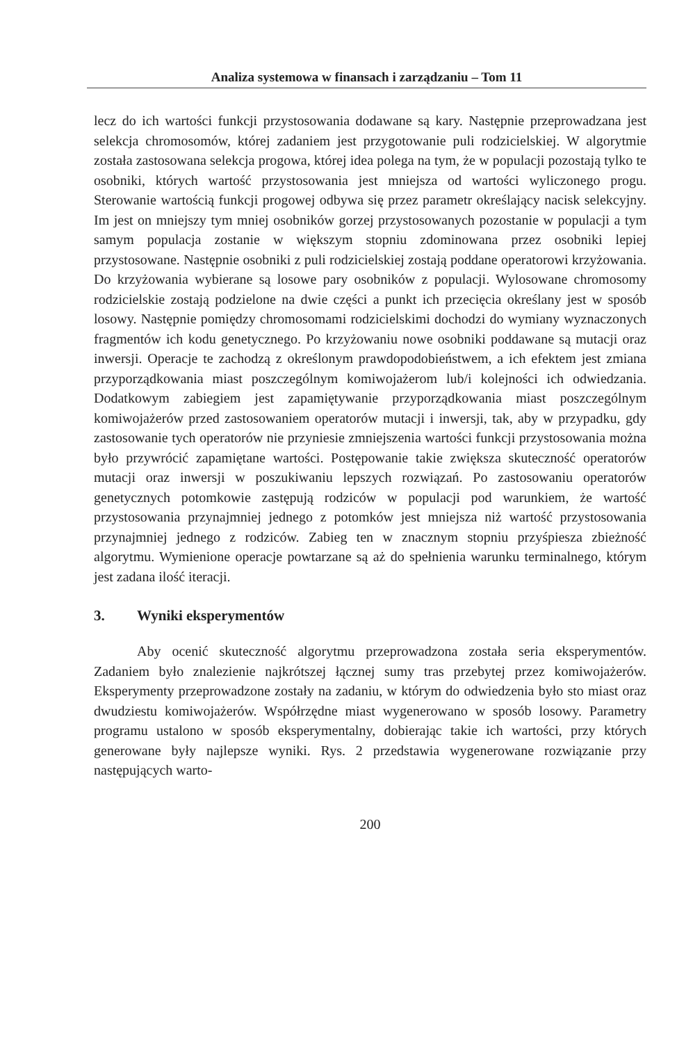Analiza systemowa w finansach i zarządzaniu – Tom 11
lecz do ich wartości funkcji przystosowania dodawane są kary. Następnie przeprowadzana jest selekcja chromosomów, której zadaniem jest przygotowanie puli rodzicielskiej. W algorytmie została zastosowana selekcja progowa, której idea polega na tym, że w populacji pozostają tylko te osobniki, których wartość przystosowania jest mniejsza od wartości wyliczonego progu. Sterowanie wartością funkcji progowej odbywa się przez parametr określający nacisk selekcyjny. Im jest on mniejszy tym mniej osobników gorzej przystosowanych pozostanie w populacji a tym samym populacja zostanie w większym stopniu zdominowana przez osobniki lepiej przystosowane. Następnie osobniki z puli rodzicielskiej zostają poddane operatorowi krzyżowania. Do krzyżowania wybierane są losowe pary osobników z populacji. Wylosowane chromosomy rodzicielskie zostają podzielone na dwie części a punkt ich przecięcia określany jest w sposób losowy. Następnie pomiędzy chromosomami rodzicielskimi dochodzi do wymiany wyznaczonych fragmentów ich kodu genetycznego. Po krzyżowaniu nowe osobniki poddawane są mutacji oraz inwersji. Operacje te zachodzą z określonym prawdopodobieństwem, a ich efektem jest zmiana przyporządkowania miast poszczególnym komiwojażerom lub/i kolejności ich odwiedzania. Dodatkowym zabiegiem jest zapamiętywanie przyporządkowania miast poszczególnym komiwojażerów przed zastosowaniem operatorów mutacji i inwersji, tak, aby w przypadku, gdy zastosowanie tych operatorów nie przyniesie zmniejszenia wartości funkcji przystosowania można było przywrócić zapamiętane wartości. Postępowanie takie zwiększa skuteczność operatorów mutacji oraz inwersji w poszukiwaniu lepszych rozwiązań. Po zastosowaniu operatorów genetycznych potomkowie zastępują rodziców w populacji pod warunkiem, że wartość przystosowania przynajmniej jednego z potomków jest mniejsza niż wartość przystosowania przynajmniej jednego z rodziców. Zabieg ten w znacznym stopniu przyśpiesza zbieżność algorytmu. Wymienione operacje powtarzane są aż do spełnienia warunku terminalnego, którym jest zadana ilość iteracji.
3. Wyniki eksperymentów
Aby ocenić skuteczność algorytmu przeprowadzona została seria eksperymentów. Zadaniem było znalezienie najkrótszej łącznej sumy tras przebytej przez komiwojażerów. Eksperymenty przeprowadzone zostały na zadaniu, w którym do odwiedzenia było sto miast oraz dwudziestu komiwojażerów. Współrzędne miast wygenerowano w sposób losowy. Parametry programu ustalono w sposób eksperymentalny, dobierając takie ich wartości, przy których generowane były najlepsze wyniki. Rys. 2 przedstawia wygenerowane rozwiązanie przy następujących warto-
200